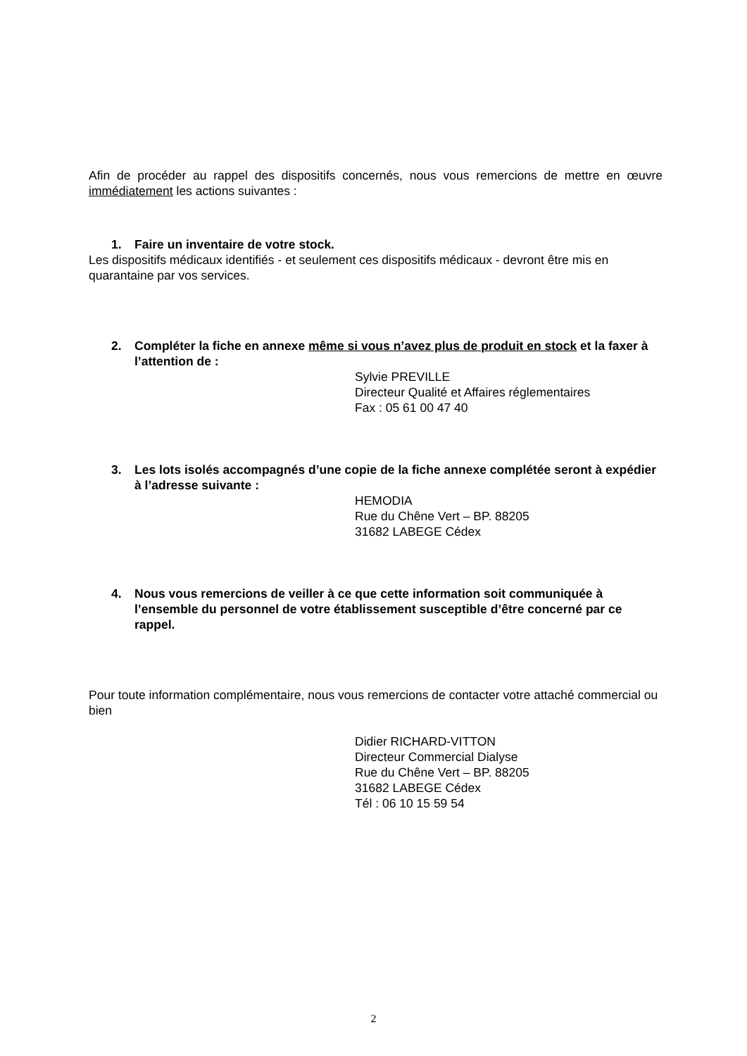Afin de procéder au rappel des dispositifs concernés, nous vous remercions de mettre en œuvre immédiatement les actions suivantes :
1. Faire un inventaire de votre stock.
Les dispositifs médicaux identifiés - et seulement ces dispositifs médicaux - devront être mis en quarantaine par vos services.
2. Compléter la fiche en annexe même si vous n’avez plus de produit en stock et la faxer à l’attention de :
Sylvie PREVILLE
Directeur Qualité et Affaires réglementaires
Fax : 05 61 00 47 40
3. Les lots isolés accompagnés d’une copie de la fiche annexe complétée seront à expédier à l’adresse suivante :
HEMODIA
Rue du Chêne Vert – BP. 88205
31682 LABEGE Cédex
4. Nous vous remercions de veiller à ce que cette information soit communiquée à l’ensemble du personnel de votre établissement susceptible d’être concerné par ce rappel.
Pour toute information complémentaire, nous vous remercions de contacter votre attaché commercial ou bien
Didier RICHARD-VITTON
Directeur Commercial Dialyse
Rue du Chêne Vert – BP. 88205
31682 LABEGE Cédex
Tél : 06 10 15 59 54
2